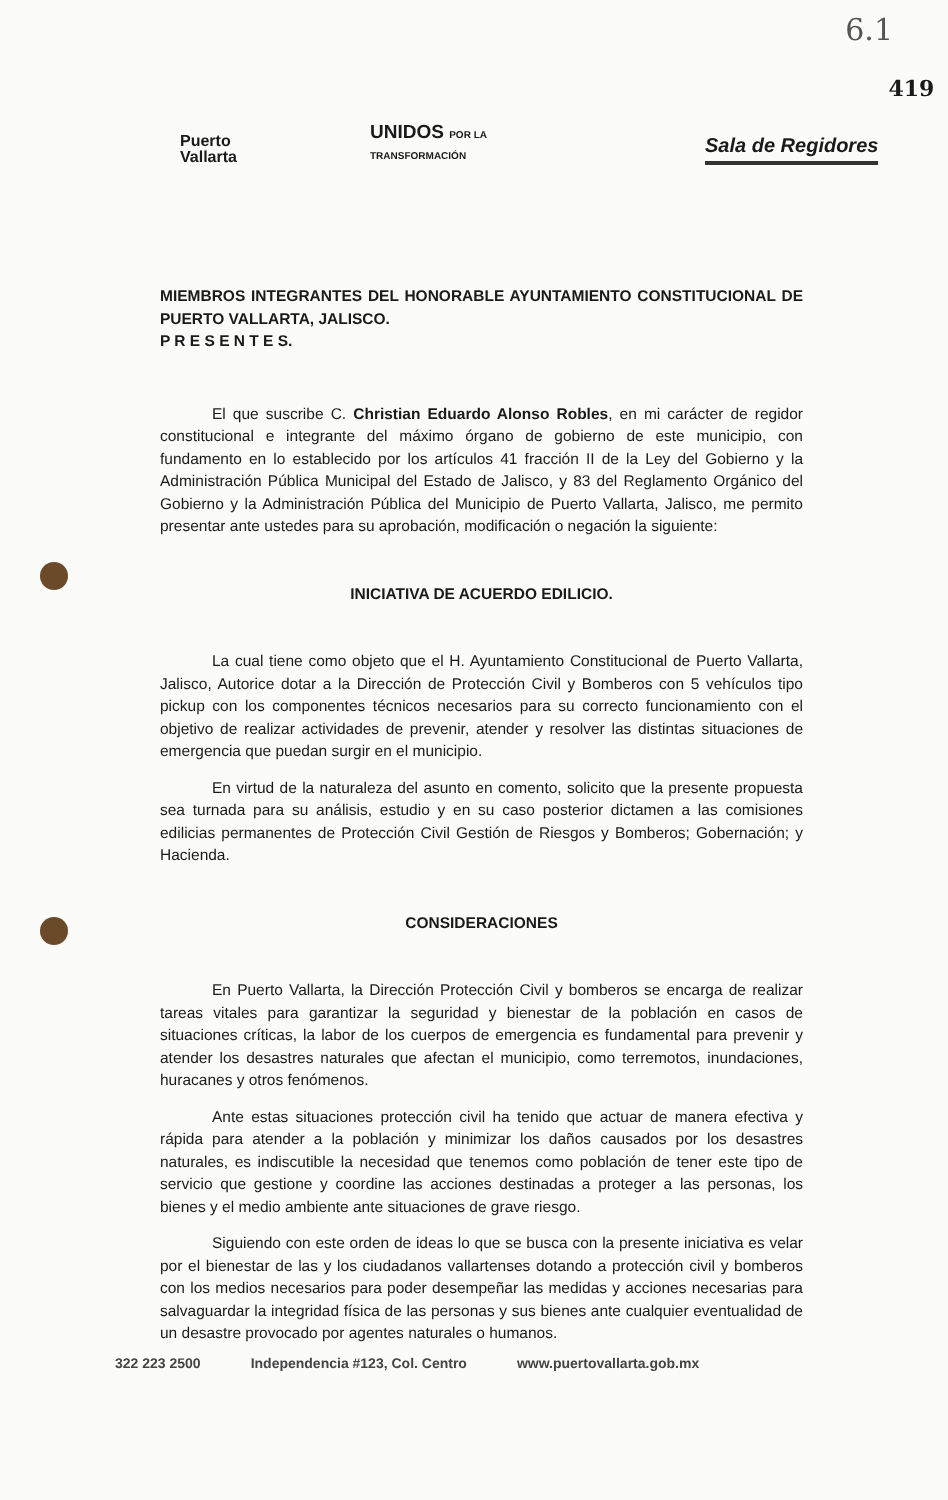6.1
Puerto
Vallarta
UNIDOS POR LA
TRANSFORMACIÓN
Sala de Regidores
419
MIEMBROS INTEGRANTES DEL HONORABLE AYUNTAMIENTO CONSTITUCIONAL DE PUERTO VALLARTA, JALISCO.
P R E S E N T E S.
El que suscribe C. Christian Eduardo Alonso Robles, en mi carácter de regidor constitucional e integrante del máximo órgano de gobierno de este municipio, con fundamento en lo establecido por los artículos 41 fracción II de la Ley del Gobierno y la Administración Pública Municipal del Estado de Jalisco, y 83 del Reglamento Orgánico del Gobierno y la Administración Pública del Municipio de Puerto Vallarta, Jalisco, me permito presentar ante ustedes para su aprobación, modificación o negación la siguiente:
INICIATIVA DE ACUERDO EDILICIO.
La cual tiene como objeto que el H. Ayuntamiento Constitucional de Puerto Vallarta, Jalisco, Autorice dotar a la Dirección de Protección Civil y Bomberos con 5 vehículos tipo pickup con los componentes técnicos necesarios para su correcto funcionamiento con el objetivo de realizar actividades de prevenir, atender y resolver las distintas situaciones de emergencia que puedan surgir en el municipio.
En virtud de la naturaleza del asunto en comento, solicito que la presente propuesta sea turnada para su análisis, estudio y en su caso posterior dictamen a las comisiones edilicias permanentes de Protección Civil Gestión de Riesgos y Bomberos; Gobernación; y Hacienda.
CONSIDERACIONES
En Puerto Vallarta, la Dirección Protección Civil y bomberos se encarga de realizar tareas vitales para garantizar la seguridad y bienestar de la población en casos de situaciones críticas, la labor de los cuerpos de emergencia es fundamental para prevenir y atender los desastres naturales que afectan el municipio, como terremotos, inundaciones, huracanes y otros fenómenos.
Ante estas situaciones protección civil ha tenido que actuar de manera efectiva y rápida para atender a la población y minimizar los daños causados por los desastres naturales, es indiscutible la necesidad que tenemos como población de tener este tipo de servicio que gestione y coordine las acciones destinadas a proteger a las personas, los bienes y el medio ambiente ante situaciones de grave riesgo.
Siguiendo con este orden de ideas lo que se busca con la presente iniciativa es velar por el bienestar de las y los ciudadanos vallartenses dotando a protección civil y bomberos con los medios necesarios para poder desempeñar las medidas y acciones necesarias para salvaguardar la integridad física de las personas y sus bienes ante cualquier eventualidad de un desastre provocado por agentes naturales o humanos.
322 223 2500 Independencia #123, Col. Centro www.puertovallarta.gob.mx